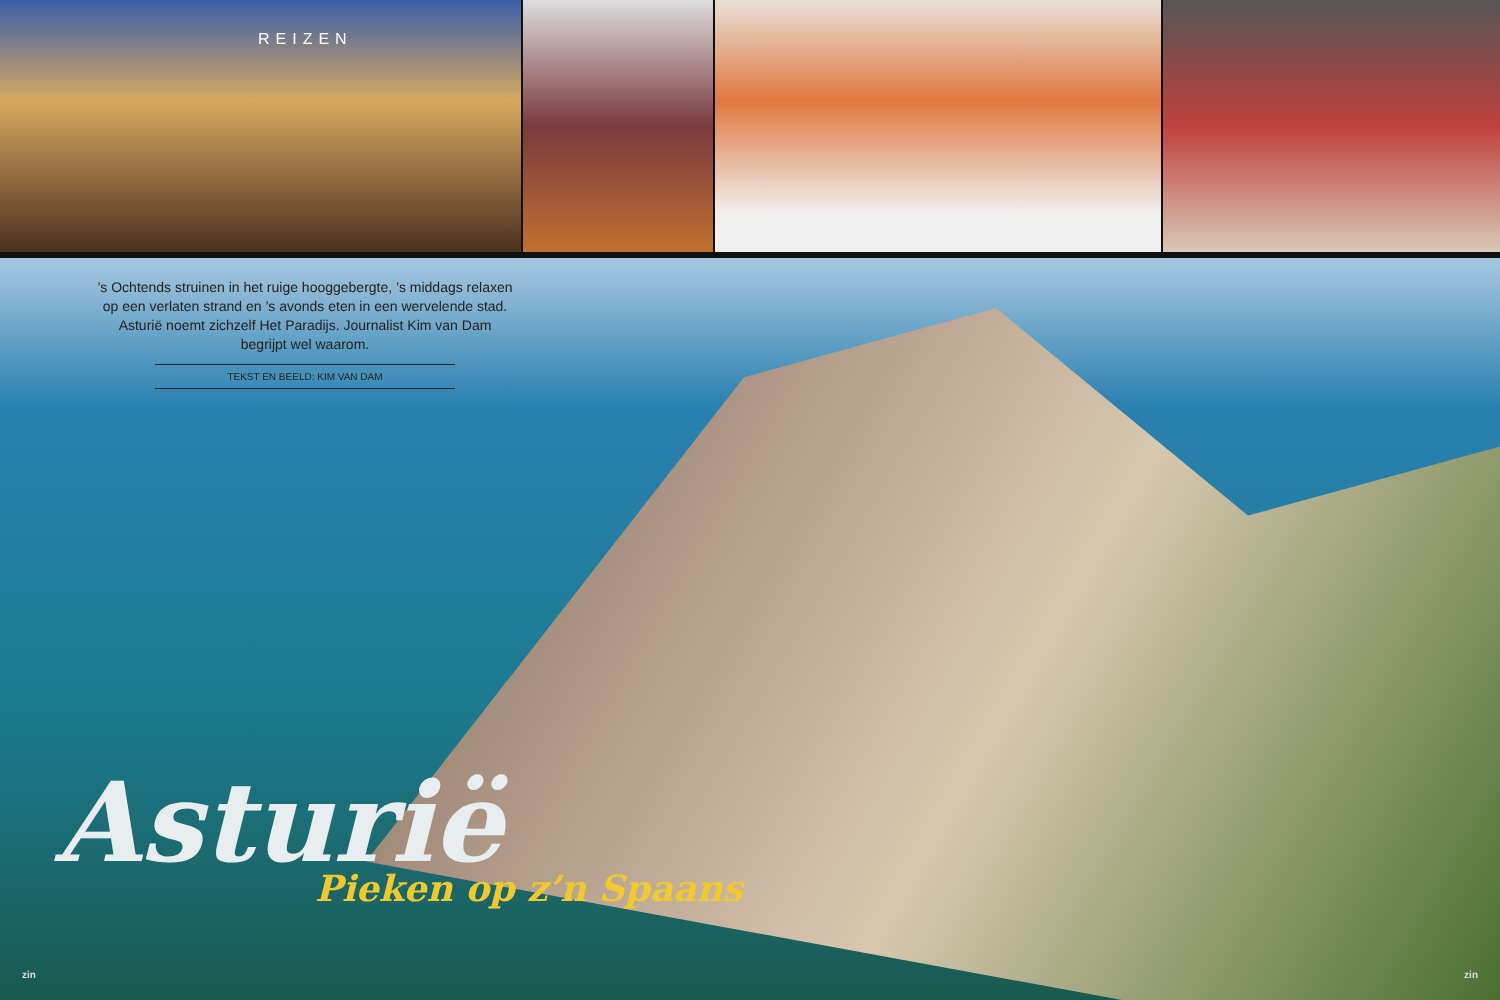REIZEN
’s Ochtends struinen in het ruige hooggebergte, ’s middags relaxen op een verlaten strand en ’s avonds eten in een wervelende stad. Asturië noemt zichzelf Het Paradijs. Journalist Kim van Dam begrijpt wel waarom.
TEKST EN BEELD: KIM VAN DAM
Asturië
Pieken op z’n Spaans
zin zin